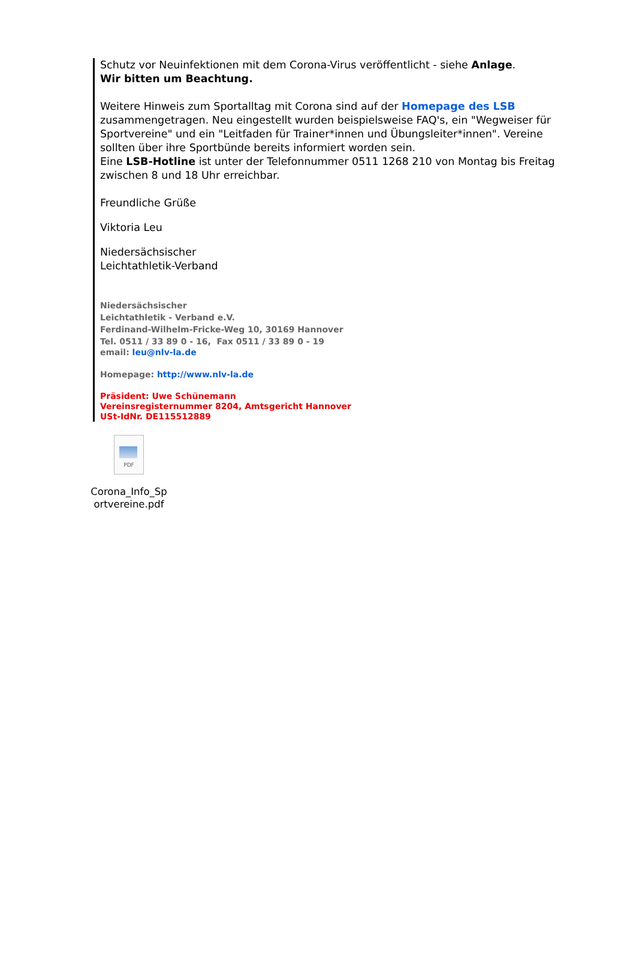Schutz vor Neuinfektionen mit dem Corona-Virus veröffentlicht - siehe Anlage.
Wir bitten um Beachtung.
Weitere Hinweis zum Sportalltag mit Corona sind auf der Homepage des LSB zusammengetragen. Neu eingestellt wurden beispielsweise FAQ's, ein "Wegweiser für Sportvereine" und ein "Leitfaden für Trainer*innen und Übungsleiter*innen". Vereine sollten über ihre Sportbünde bereits informiert worden sein.
Eine LSB-Hotline ist unter der Telefonnummer 0511 1268 210 von Montag bis Freitag zwischen 8 und 18 Uhr erreichbar.
Freundliche Grüße
Viktoria Leu
Niedersächsischer
Leichtathletik-Verband
Niedersächsischer
Leichtathletik - Verband e.V.
Ferdinand-Wilhelm-Fricke-Weg 10, 30169 Hannover
Tel. 0511 / 33 89 0 - 16, Fax 0511 / 33 89 0 - 19
email: leu@nlv-la.de
Homepage: http://www.nlv-la.de
Präsident: Uwe Schünemann
Vereinsregisternummer 8204, Amtsgericht Hannover
USt-IdNr. DE115512889
PDF
Corona_Info_Sp ortvereine.pdf